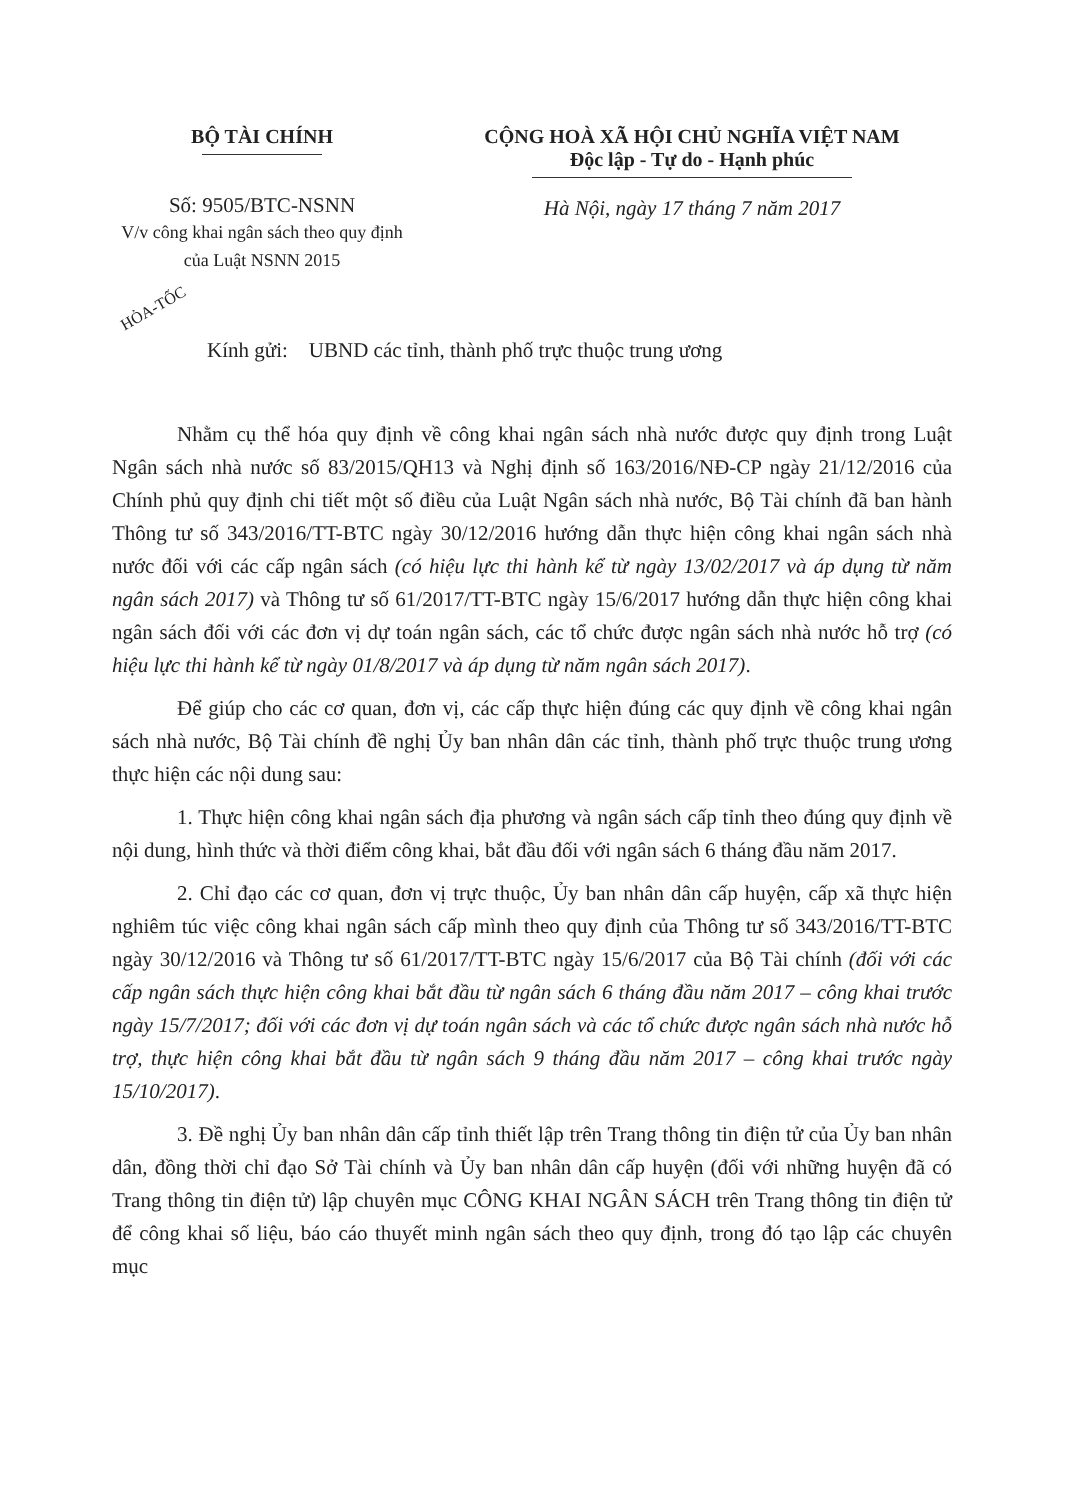BỘ TÀI CHÍNH
Số: 9505/BTC-NSNN
V/v công khai ngân sách theo quy định của Luật NSNN 2015
CỘNG HOÀ XÃ HỘI CHỦ NGHĨA VIỆT NAM
Độc lập - Tự do - Hạnh phúc
Hà Nội, ngày 17 tháng 7 năm 2017
HỎA-TỐC
Kính gửi: UBND các tỉnh, thành phố trực thuộc trung ương
Nhằm cụ thể hóa quy định về công khai ngân sách nhà nước được quy định trong Luật Ngân sách nhà nước số 83/2015/QH13 và Nghị định số 163/2016/NĐ-CP ngày 21/12/2016 của Chính phủ quy định chi tiết một số điều của Luật Ngân sách nhà nước, Bộ Tài chính đã ban hành Thông tư số 343/2016/TT-BTC ngày 30/12/2016 hướng dẫn thực hiện công khai ngân sách nhà nước đối với các cấp ngân sách (có hiệu lực thi hành kể từ ngày 13/02/2017 và áp dụng từ năm ngân sách 2017) và Thông tư số 61/2017/TT-BTC ngày 15/6/2017 hướng dẫn thực hiện công khai ngân sách đối với các đơn vị dự toán ngân sách, các tổ chức được ngân sách nhà nước hỗ trợ (có hiệu lực thi hành kể từ ngày 01/8/2017 và áp dụng từ năm ngân sách 2017).
Để giúp cho các cơ quan, đơn vị, các cấp thực hiện đúng các quy định về công khai ngân sách nhà nước, Bộ Tài chính đề nghị Ủy ban nhân dân các tỉnh, thành phố trực thuộc trung ương thực hiện các nội dung sau:
1. Thực hiện công khai ngân sách địa phương và ngân sách cấp tỉnh theo đúng quy định về nội dung, hình thức và thời điểm công khai, bắt đầu đối với ngân sách 6 tháng đầu năm 2017.
2. Chỉ đạo các cơ quan, đơn vị trực thuộc, Ủy ban nhân dân cấp huyện, cấp xã thực hiện nghiêm túc việc công khai ngân sách cấp mình theo quy định của Thông tư số 343/2016/TT-BTC ngày 30/12/2016 và Thông tư số 61/2017/TT-BTC ngày 15/6/2017 của Bộ Tài chính (đối với các cấp ngân sách thực hiện công khai bắt đầu từ ngân sách 6 tháng đầu năm 2017 – công khai trước ngày 15/7/2017; đối với các đơn vị dự toán ngân sách và các tổ chức được ngân sách nhà nước hỗ trợ, thực hiện công khai bắt đầu từ ngân sách 9 tháng đầu năm 2017 – công khai trước ngày 15/10/2017).
3. Đề nghị Ủy ban nhân dân cấp tỉnh thiết lập trên Trang thông tin điện tử của Ủy ban nhân dân, đồng thời chỉ đạo Sở Tài chính và Ủy ban nhân dân cấp huyện (đối với những huyện đã có Trang thông tin điện tử) lập chuyên mục CÔNG KHAI NGÂN SÁCH trên Trang thông tin điện tử để công khai số liệu, báo cáo thuyết minh ngân sách theo quy định, trong đó tạo lập các chuyên mục